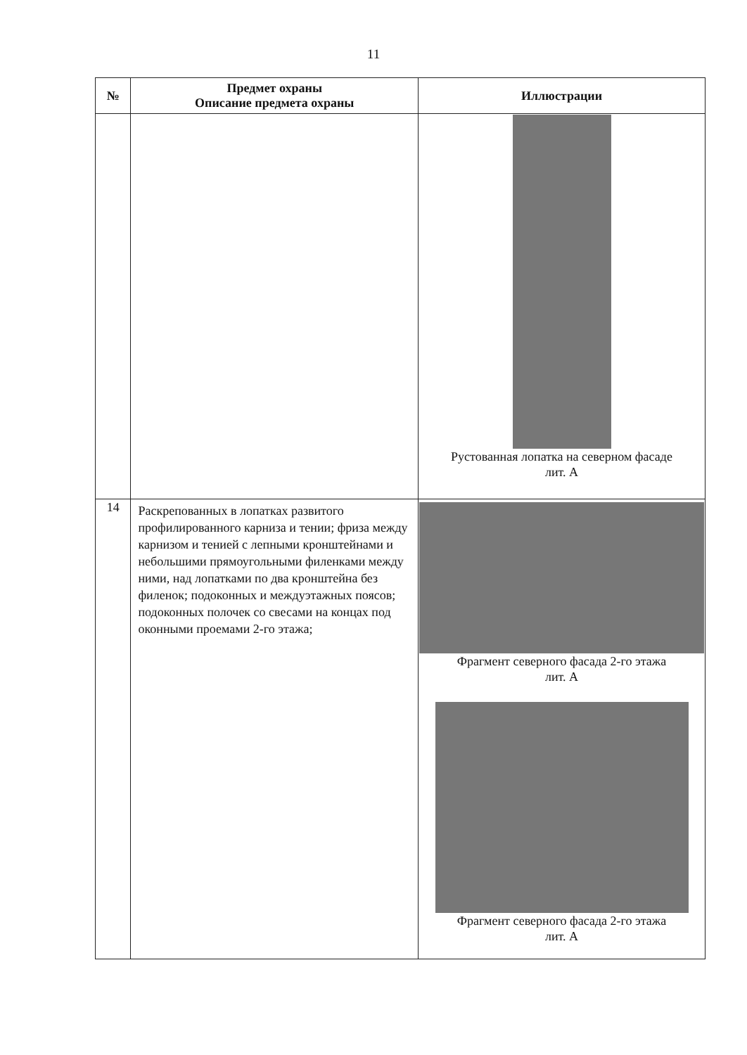11
| № | Предмет охраны Описание предмета охраны | Иллюстрации |
| --- | --- | --- |
| | | Рустованная лопатка на северном фасаде лит. А |
| 14 | Раскрепованных в лопатках развитого профилированного карниза и тении; фриза между карнизом и тенией с лепными кронштейнами и небольшими прямоугольными филенками между ними, над лопатками по два кронштейна без филенок; подоконных и междуэтажных поясов; подоконных полочек со свесами на концах под оконными проемами 2-го этажа; | Фрагмент северного фасада 2-го этажа лит. А Фрагмент северного фасада 2-го этажа лит. А |